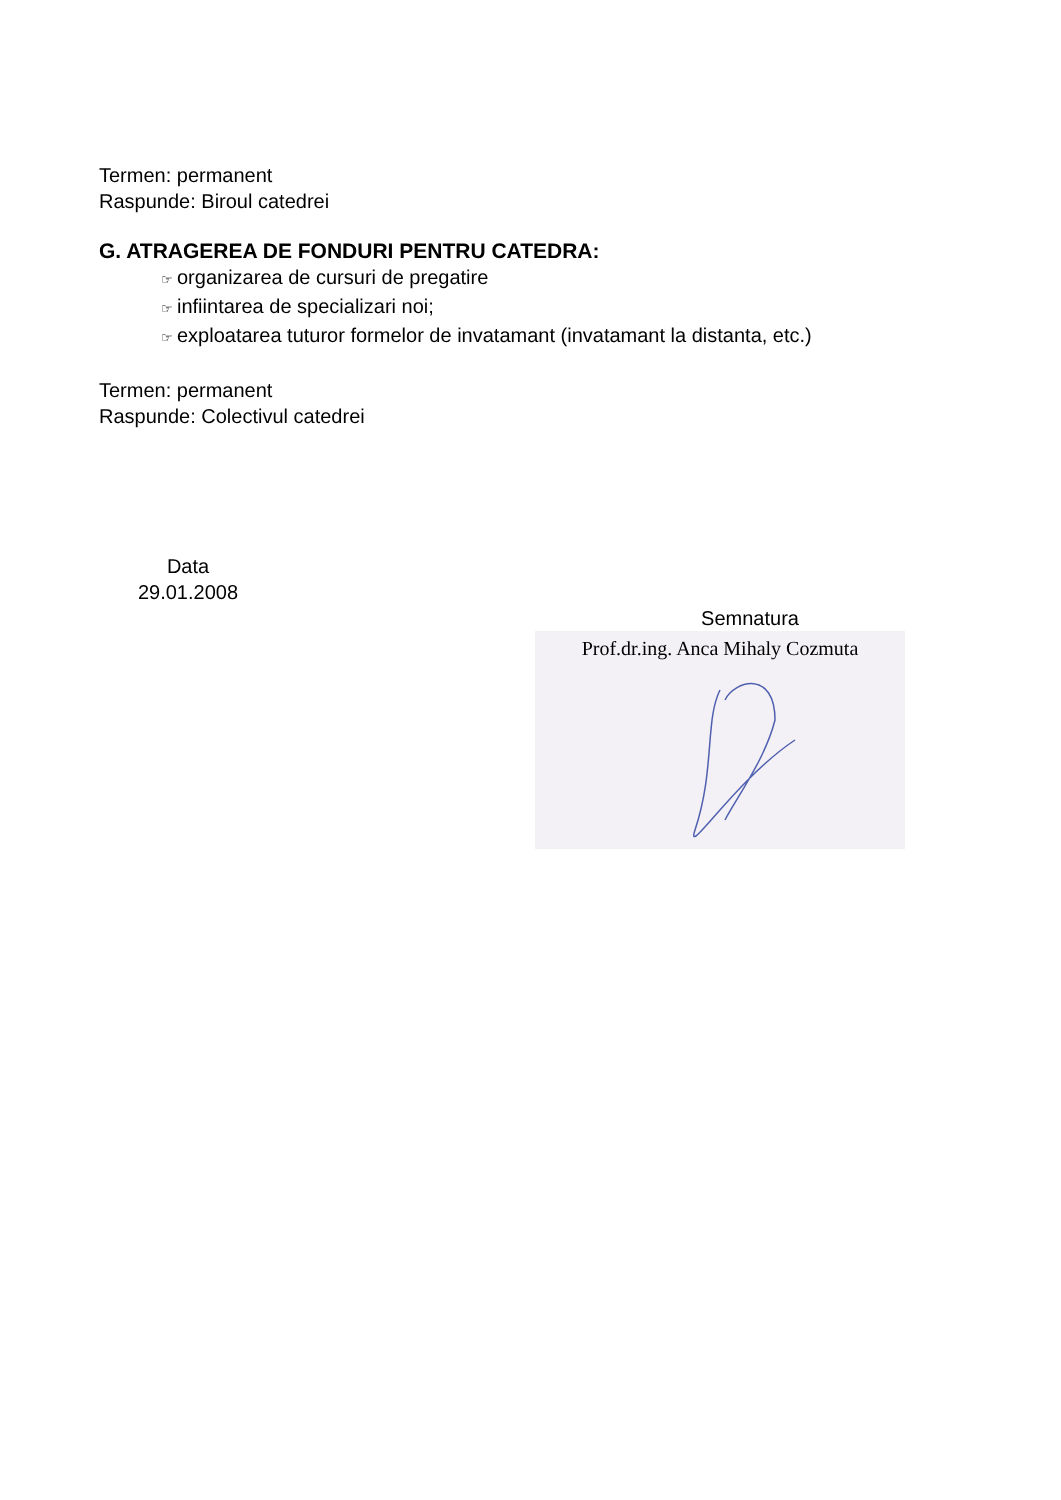Termen: permanent
Raspunde: Biroul catedrei
G. ATRAGEREA DE FONDURI PENTRU CATEDRA:
☞ organizarea de cursuri de pregatire
☞ infiintarea de specializari noi;
☞ exploatarea tuturor formelor de invatamant (invatamant la distanta, etc.)
Termen: permanent
Raspunde: Colectivul catedrei
Data
29.01.2008
Semnatura
Prof.dr.ing. Anca Mihaly Cozmuta